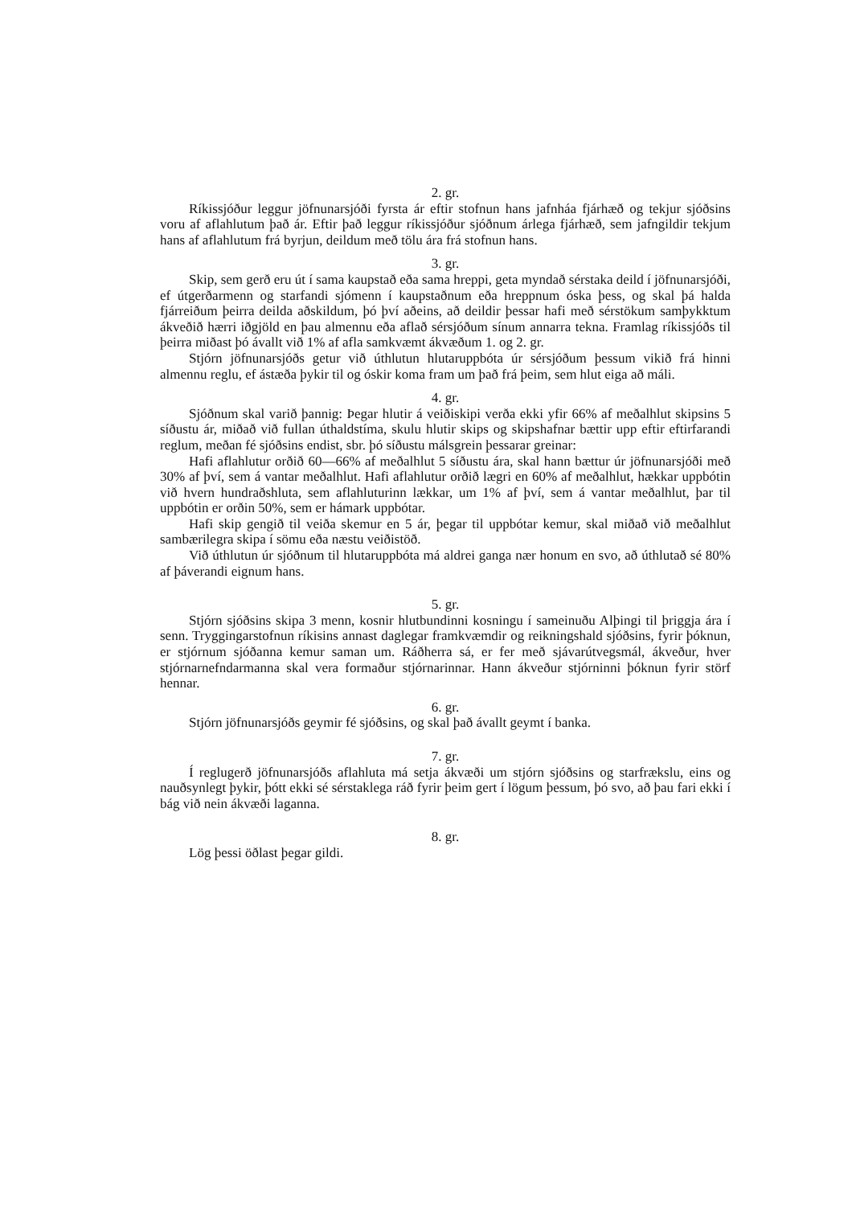2. gr.
Ríkissjóður leggur jöfnunarsjóði fyrsta ár eftir stofnun hans jafnháa fjárhæð og tekjur sjóðsins voru af aflahlutum það ár. Eftir það leggur ríkissjóður sjóðnum árlega fjárhæð, sem jafngildir tekjum hans af aflahlutum frá byrjun, deildum með tölu ára frá stofnun hans.
3. gr.
Skip, sem gerð eru út í sama kaupstað eða sama hreppi, geta myndað sérstaka deild í jöfnunarsjóði, ef útgerðarmenn og starfandi sjómenn í kaupstaðnum eða hreppnum óska þess, og skal þá halda fjárreiðum þeirra deilda aðskildum, þó því aðeins, að deildir þessar hafi með sérstökum samþykktum ákveðið hærri iðgjöld en þau almennu eða aflað sérsjóðum sínum annarra tekna. Framlag ríkissjóðs til þeirra miðast þó ávallt við 1% af afla samkvæmt ákvæðum 1. og 2. gr.
Stjórn jöfnunarsjóðs getur við úthlutun hlutaruppbóta úr sérsjóðum þessum vikið frá hinni almennu reglu, ef ástæða þykir til og óskir koma fram um það frá þeim, sem hlut eiga að máli.
4. gr.
Sjóðnum skal varið þannig: Þegar hlutir á veiðiskipi verða ekki yfir 66% af meðalhlut skipsins 5 síðustu ár, miðað við fullan úthaldstíma, skulu hlutir skips og skipshafnar bættir upp eftir eftirfarandi reglum, meðan fé sjóðsins endist, sbr. þó síðustu málsgrein þessarar greinar:
Hafi aflahlutur orðið 60—66% af meðalhlut 5 síðustu ára, skal hann bættur úr jöfnunarsjóði með 30% af því, sem á vantar meðalhlut. Hafi aflahlutur orðið lægri en 60% af meðalhlut, hækkar uppbótin við hvern hundraðshluta, sem aflahluturinn lækkar, um 1% af því, sem á vantar meðalhlut, þar til uppbótin er orðin 50%, sem er hámark uppbótar.
Hafi skip gengið til veiða skemur en 5 ár, þegar til uppbótar kemur, skal miðað við meðalhlut sambærilegra skipa í sömu eða næstu veiðistöð.
Við úthlutun úr sjóðnum til hlutaruppbóta má aldrei ganga nær honum en svo, að úthlutað sé 80% af þáverandi eignum hans.
5. gr.
Stjórn sjóðsins skipa 3 menn, kosnir hlutbundinni kosningu í sameinuðu Alþingi til þriggja ára í senn. Tryggingarstofnun ríkisins annast daglegar framkvæmdir og reikningshald sjóðsins, fyrir þóknun, er stjórnum sjóðanna kemur saman um. Ráðherra sá, er fer með sjávarútvegsmál, ákveður, hver stjórnarnefndarmanna skal vera formaður stjórnarinnar. Hann ákveður stjórninni þóknun fyrir störf hennar.
6. gr.
Stjórn jöfnunarsjóðs geymir fé sjóðsins, og skal það ávallt geymt í banka.
7. gr.
Í reglugerð jöfnunarsjóðs aflahluta má setja ákvæði um stjórn sjóðsins og starfrækslu, eins og nauðsynlegt þykir, þótt ekki sé sérstaklega ráð fyrir þeim gert í lögum þessum, þó svo, að þau fari ekki í bág við nein ákvæði laganna.
8. gr.
Lög þessi öðlast þegar gildi.